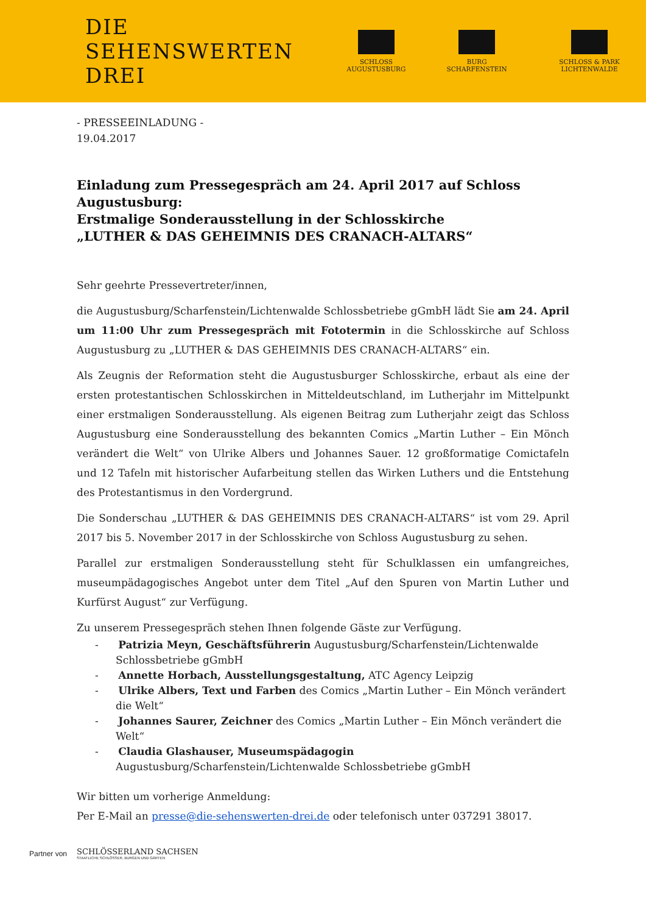DIE SEHENSWERTEN DREI
SCHLOSS AUGUSTUSBURG BURG SCHARFENSTEIN SCHLOSS & PARK LICHTENWALDE
- PRESSEEINLADUNG -
19.04.2017
Einladung zum Pressegespräch am 24. April 2017 auf Schloss Augustusburg:
Erstmalige Sonderausstellung in der Schlosskirche
„LUTHER & DAS GEHEIMNIS DES CRANACH-ALTARS“
Sehr geehrte Pressevertreter/innen,
die Augustusburg/Scharfenstein/Lichtenwalde Schlossbetriebe gGmbH lädt Sie am 24. April um 11:00 Uhr zum Pressegespräch mit Fototermin in die Schlosskirche auf Schloss Augustusburg zu „LUTHER & DAS GEHEIMNIS DES CRANACH-ALTARS“ ein.
Als Zeugnis der Reformation steht die Augustusburger Schlosskirche, erbaut als eine der ersten protestantischen Schlosskirchen in Mitteldeutschland, im Lutherjahr im Mittelpunkt einer erstmaligen Sonderausstellung. Als eigenen Beitrag zum Lutherjahr zeigt das Schloss Augustusburg eine Sonderausstellung des bekannten Comics „Martin Luther – Ein Mönch verändert die Welt“ von Ulrike Albers und Johannes Sauer. 12 großformatige Comictafeln und 12 Tafeln mit historischer Aufarbeitung stellen das Wirken Luthers und die Entstehung des Protestantismus in den Vordergrund.
Die Sonderschau „LUTHER & DAS GEHEIMNIS DES CRANACH-ALTARS“ ist vom 29. April 2017 bis 5. November 2017 in der Schlosskirche von Schloss Augustusburg zu sehen.
Parallel zur erstmaligen Sonderausstellung steht für Schulklassen ein umfangreiches, museumpädagogisches Angebot unter dem Titel „Auf den Spuren von Martin Luther und Kurfürst August“ zur Verfügung.
Zu unserem Pressegespräch stehen Ihnen folgende Gäste zur Verfügung.
- Patrizia Meyn, Geschäftsführerin Augustusburg/Scharfenstein/Lichtenwalde Schlossbetriebe gGmbH
- Annette Horbach, Ausstellungsgestaltung, ATC Agency Leipzig
- Ulrike Albers, Text und Farben des Comics „Martin Luther – Ein Mönch verändert die Welt“
- Johannes Saurer, Zeichner des Comics „Martin Luther – Ein Mönch verändert die Welt“
- Claudia Glashauser, Museumspädagogin Augustusburg/Scharfenstein/Lichtenwalde Schlossbetriebe gGmbH
Wir bitten um vorherige Anmeldung:
Per E-Mail an presse@die-sehenswerten-drei.de oder telefonisch unter 037291 38017.
Partner von
SCHLÖSSERLAND SACHSEN
STAATLICHE SCHLÖSSER, BURGEN UND GÄRTEN